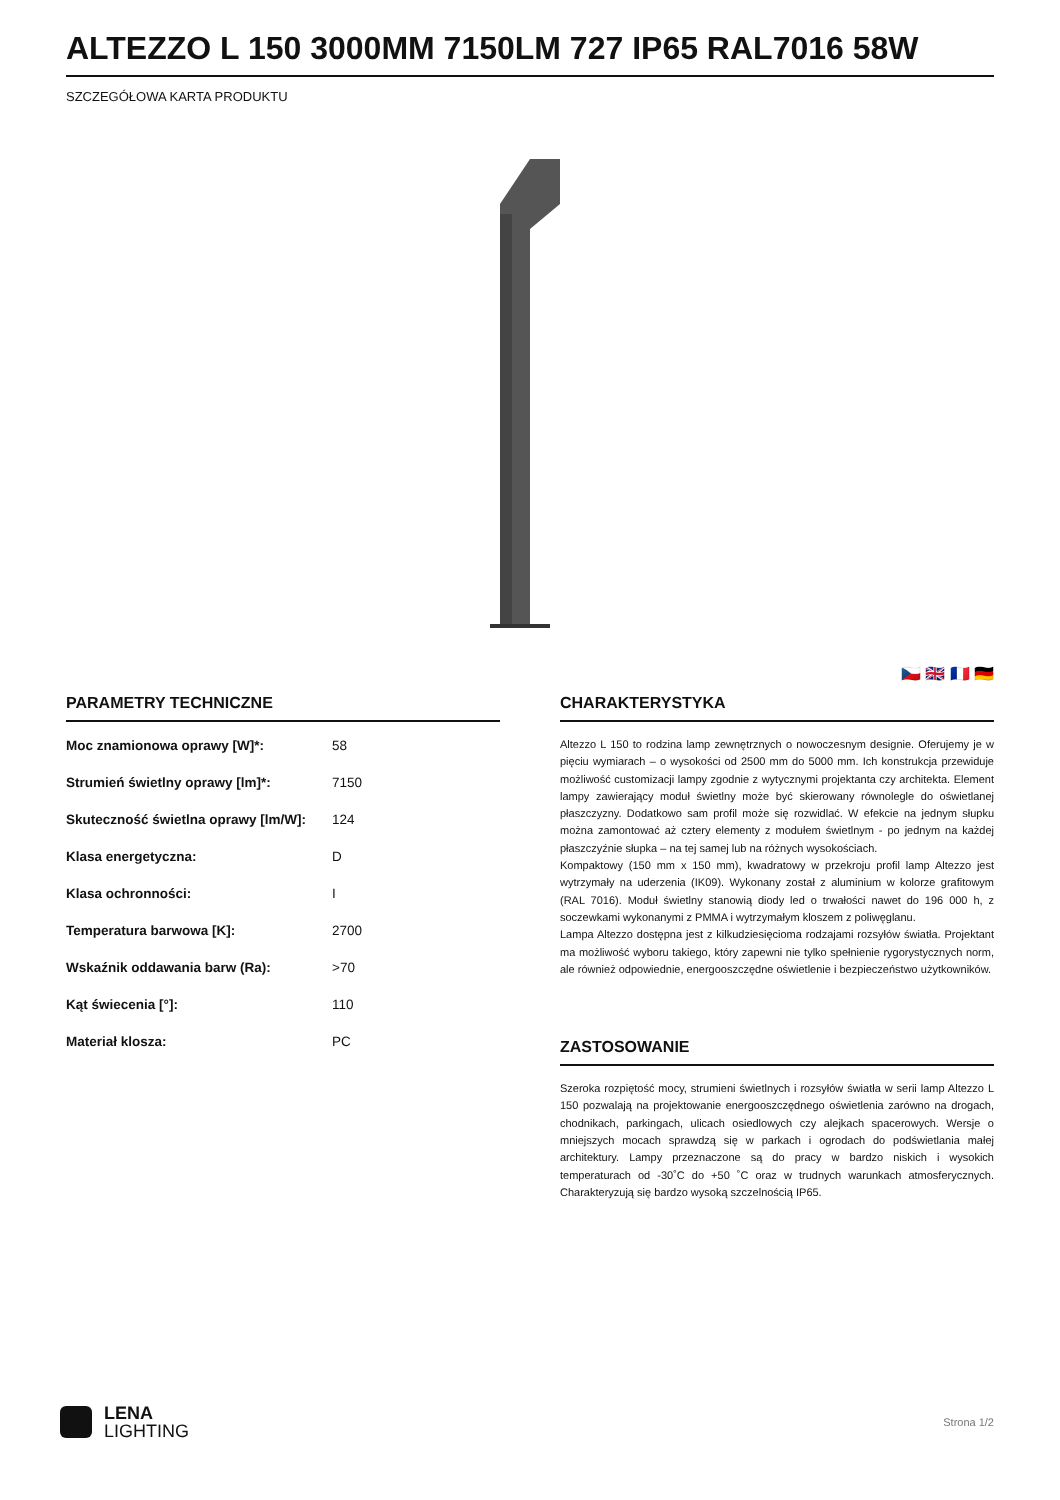ALTEZZO L 150 3000MM 7150LM 727 IP65 RAL7016 58W
SZCZEGÓŁOWA KARTA PRODUKTU
🇨🇿 🇬🇧 🇫🇷 🇩🇪
PARAMETRY TECHNICZNE
| Moc znamionowa oprawy [W]*: | 58 |
| Strumień świetlny oprawy [lm]*: | 7150 |
| Skuteczność świetlna oprawy [lm/W]: | 124 |
| Klasa energetyczna: | D |
| Klasa ochronności: | I |
| Temperatura barwowa [K]: | 2700 |
| Wskaźnik oddawania barw (Ra): | >70 |
| Kąt świecenia [°]: | 110 |
| Materiał klosza: | PC |
CHARAKTERYSTYKA
Altezzo L 150 to rodzina lamp zewnętrznych o nowoczesnym designie. Oferujemy je w pięciu wymiarach – o wysokości od 2500 mm do 5000 mm. Ich konstrukcja przewiduje możliwość customizacji lampy zgodnie z wytycznymi projektanta czy architekta. Element lampy zawierający moduł świetlny może być skierowany równolegle do oświetlanej płaszczyzny. Dodatkowo sam profil może się rozwidlać. W efekcie na jednym słupku można zamontować aż cztery elementy z modułem świetlnym - po jednym na każdej płaszczyźnie słupka – na tej samej lub na różnych wysokościach.
Kompaktowy (150 mm x 150 mm), kwadratowy w przekroju profil lamp Altezzo jest wytrzymały na uderzenia (IK09). Wykonany został z aluminium w kolorze grafitowym (RAL 7016). Moduł świetlny stanowią diody led o trwałości nawet do 196 000 h, z soczewkami wykonanymi z PMMA i wytrzymałym kloszem z poliwęglanu.
Lampa Altezzo dostępna jest z kilkudziesięcioma rodzajami rozsyłów światła. Projektant ma możliwość wyboru takiego, który zapewni nie tylko spełnienie rygorystycznych norm, ale również odpowiednie, energooszczędne oświetlenie i bezpieczeństwo użytkowników.
ZASTOSOWANIE
Szeroka rozpiętość mocy, strumieni świetlnych i rozsyłów światła w serii lamp Altezzo L 150 pozwalają na projektowanie energooszczędnego oświetlenia zarówno na drogach, chodnikach, parkingach, ulicach osiedlowych czy alejkach spacerowych. Wersje o mniejszych mocach sprawdzą się w parkach i ogrodach do podświetlania małej architektury. Lampy przeznaczone są do pracy w bardzo niskich i wysokich temperaturach od -30˚C do +50 ˚C oraz w trudnych warunkach atmosferycznych. Charakteryzują się bardzo wysoką szczelnością IP65.
LENA
LIGHTING
Strona 1/2